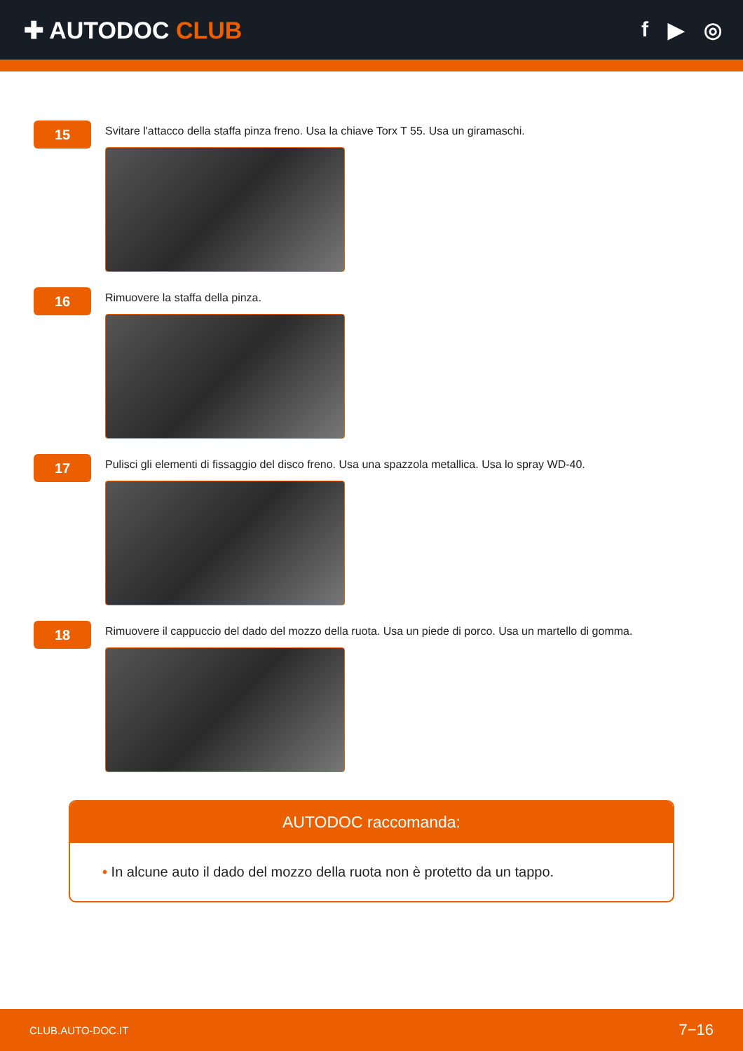✚ AUTODOC CLUB f ▶ ◎
15
Svitare l'attacco della staffa pinza freno. Usa la chiave Torx T 55. Usa un giramaschi.
16
Rimuovere la staffa della pinza.
17
Pulisci gli elementi di fissaggio del disco freno. Usa una spazzola metallica. Usa lo spray WD-40.
18
Rimuovere il cappuccio del dado del mozzo della ruota. Usa un piede di porco. Usa un martello di gomma.
AUTODOC raccomanda:
• In alcune auto il dado del mozzo della ruota non è protetto da un tappo.
CLUB.AUTO-DOC.IT 7−16